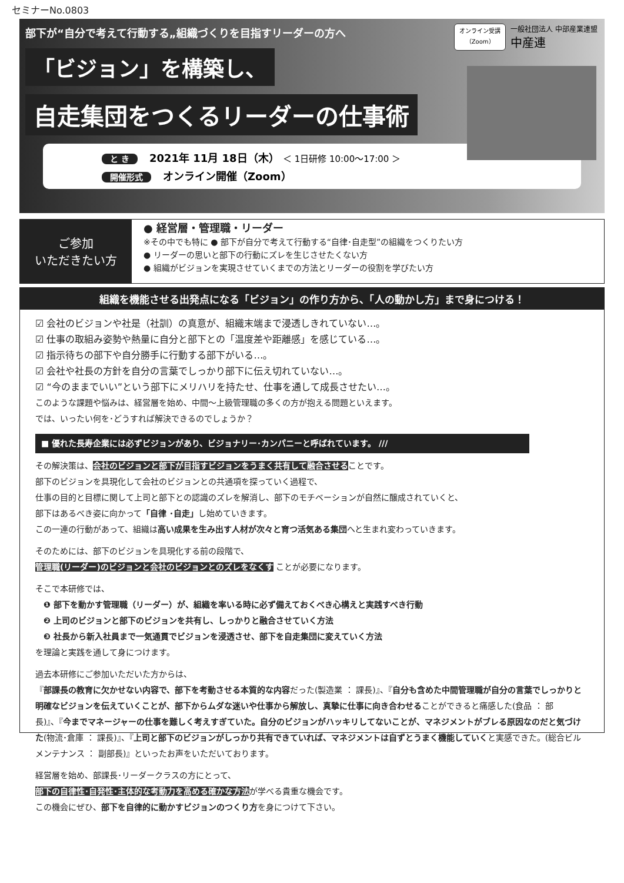セミナーNo.0803
部下が“自分で考えて行動する„組織づくりを目指すリーダーの方へ
オンライン受講
（Zoom）
一般社団法人 中部産業連盟
中産連
「ビジョン」を構築し、
自走集団をつくるリーダーの仕事術
と き 2021年 11月 18日（木） ＜ 1日研修 10:00～17:00 ＞
開催形式 オンライン開催（Zoom）
ご参加
いただきたい方
● 経営層・管理職・リーダー
※その中でも特に ● 部下が自分で考えて行動する“自律･自走型”の組織をつくりたい方
● リーダーの思いと部下の行動にズレを生じさせたくない方
● 組織がビジョンを実現させていくまでの方法とリーダーの役割を学びたい方
組織を機能させる出発点になる「ビジョン」の作り方から、「人の動かし方」まで身につける！
☑ 会社のビジョンや社是（社訓）の真意が、組織末端まで浸透しきれていない…。
☑ 仕事の取組み姿勢や熱量に自分と部下との「温度差や距離感」を感じている…。
☑ 指示待ちの部下や自分勝手に行動する部下がいる…。
☑ 会社や社長の方針を自分の言葉でしっかり部下に伝え切れていない…。
☑ “今のままでいい”という部下にメリハリを持たせ、仕事を通して成長させたい…。
このような課題や悩みは、経営層を始め、中間～上級管理職の多くの方が抱える問題といえます。
では、いったい何を･どうすれば解決できるのでしょうか？
■ 優れた長寿企業には必ずビジョンがあり、ビジョナリー･カンパニーと呼ばれています。 ///
その解決策は、会社のビジョンと部下が目指すビジョンをうまく共有して融合させることです。
部下のビジョンを具現化して会社のビジョンとの共通項を探っていく過程で、
仕事の目的と目標に関して上司と部下との認識のズレを解消し、部下のモチベーションが自然に醸成されていくと、
部下はあるべき姿に向かって「自律 ･自走」し始めていきます。
この一連の行動があって、組織は高い成果を生み出す人材が次々と育つ活気ある集団へと生まれ変わっていきます。
そのためには、部下のビジョンを具現化する前の段階で、
管理職(リーダー)のビジョンと会社のビジョンとのズレをなくす ことが必要になります。
そこで本研修では、
　❶ 部下を動かす管理職（リーダー）が、組織を率いる時に必ず備えておくべき心構えと実践すべき行動
　❷ 上司のビジョンと部下のビジョンを共有し、しっかりと融合させていく方法
　❸ 社長から新入社員まで一気通貫でビジョンを浸透させ、部下を自走集団に変えていく方法
を理論と実践を通して身につけます。
過去本研修にご参加いただいた方からは、
『部課長の教育に欠かせない内容で、部下を考動させる本質的な内容だった(製造業 ： 課長)』、『自分も含めた中間管理職が自分の言葉でしっかりと明確なビジョンを伝えていくことが、部下からムダな迷いや仕事から解放し、真摯に仕事に向き合わせることができると痛感した(食品 ： 部長)』、『今までマネージャーの仕事を難しく考えすぎていた。自分のビジョンがハッキリしてないことが、マネジメントがブレる原因なのだと気づけた(物流･倉庫 ： 課長)』、『上司と部下のビジョンがしっかり共有できていれば、マネジメントは自ずとうまく機能していくと実感できた。(総合ビルメンテナンス ： 副部長)』といったお声をいただいております。
経営層を始め、部課長･リーダークラスの方にとって、
部下の自律性･自発性･主体的な考動力を高める確かな方法が学べる貴重な機会です。
この機会にぜひ、部下を自律的に動かすビジョンのつくり方を身につけて下さい。